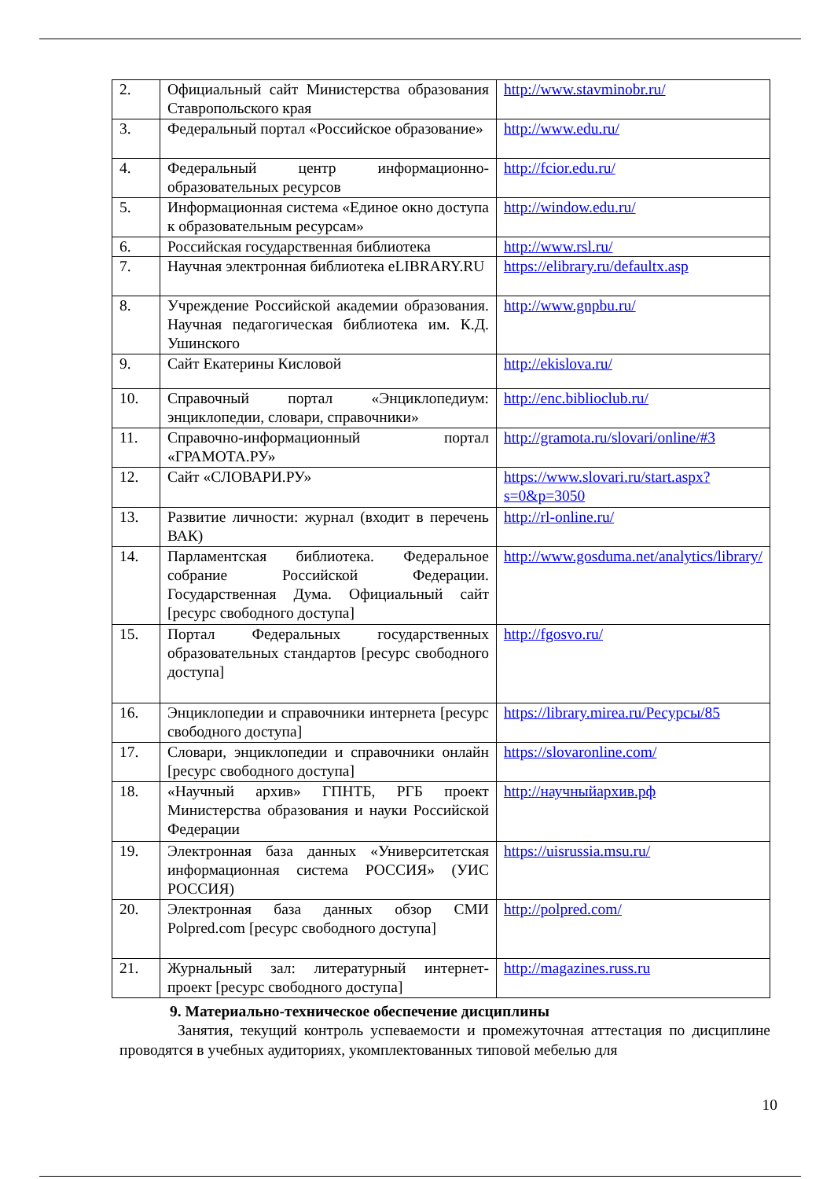| 2. | Официальный сайт Министерства образования Ставропольского края | http://www.stavminobr.ru/ |
| 3. | Федеральный портал «Российское образование» | http://www.edu.ru/ |
| 4. | Федеральный центр информационно-образовательных ресурсов | http://fcior.edu.ru/ |
| 5. | Информационная система «Единое окно доступа к образовательным ресурсам» | http://window.edu.ru/ |
| 6. | Российская государственная библиотека | http://www.rsl.ru/ |
| 7. | Научная электронная библиотека eLIBRARY.RU | https://elibrary.ru/defaultx.asp |
| 8. | Учреждение Российской академии образования. Научная педагогическая библиотека им. К.Д. Ушинского | http://www.gnpbu.ru/ |
| 9. | Сайт Екатерины Кисловой | http://ekislova.ru/ |
| 10. | Справочный портал «Энциклопедиум: энциклопедии, словари, справочники» | http://enc.biblioclub.ru/ |
| 11. | Справочно-информационный портал «ГРАМОТА.РУ» | http://gramota.ru/slovari/online/#3 |
| 12. | Сайт «СЛОВАРИ.РУ» | https://www.slovari.ru/start.aspx?s=0&p=3050 |
| 13. | Развитие личности: журнал (входит в перечень ВАК) | http://rl-online.ru/ |
| 14. | Парламентская библиотека. Федеральное собрание Российской Федерации. Государственная Дума. Официальный сайт [ресурс свободного доступа] | http://www.gosduma.net/analytics/library/ |
| 15. | Портал Федеральных государственных образовательных стандартов [ресурс свободного доступа] | http://fgosvo.ru/ |
| 16. | Энциклопедии и справочники интернета [ресурс свободного доступа] | https://library.mirea.ru/Ресурсы/85 |
| 17. | Словари, энциклопедии и справочники онлайн [ресурс свободного доступа] | https://slovaronline.com/ |
| 18. | «Научный архив» ГПНТБ, РГБ проект Министерства образования и науки Российской Федерации | http://научныйархив.рф |
| 19. | Электронная база данных «Университетская информационная система РОССИЯ» (УИС РОССИЯ) | https://uisrussia.msu.ru/ |
| 20. | Электронная база данных обзор СМИ Polpred.com [ресурс свободного доступа] | http://polpred.com/ |
| 21. | Журнальный зал: литературный интернет-проект [ресурс свободного доступа] | http://magazines.russ.ru |
9. Материально-техническое обеспечение дисциплины
Занятия, текущий контроль успеваемости и промежуточная аттестация по дисциплине проводятся в учебных аудиториях, укомплектованных типовой мебелью для
10